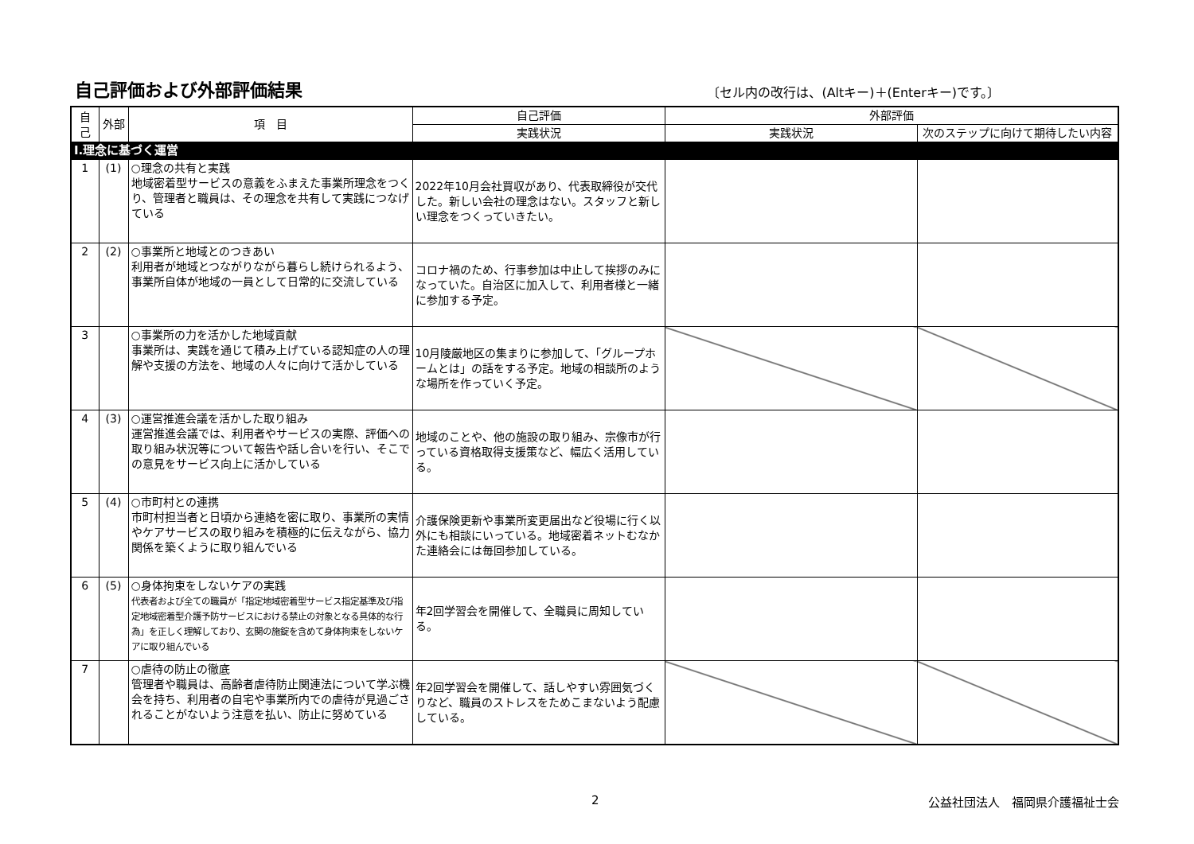自己評価および外部評価結果
〔セル内の改行は、(Altキー)＋(Enterキー)です。〕
| 自己 | 外部 | 項 目 | 自己評価 | 外部評価 | |
| --- | --- | --- | --- | --- | --- |
| | | | 実践状況 | 実践状況 | 次のステップに向けて期待したい内容 |
| Ⅰ.理念に基づく運営 | | | | | |
| 1 | (1) | ○理念の共有と実践 地域密着型サービスの意義をふまえた事業所理念をつくり、管理者と職員は、その理念を共有して実践につなげている | 2022年10月会社買収があり、代表取締役が交代した。新しい会社の理念はない。スタッフと新しい理念をつくっていきたい。 | | |
| 2 | (2) | ○事業所と地域とのつきあい 利用者が地域とつながりながら暮らし続けられるよう、事業所自体が地域の一員として日常的に交流している | コロナ禍のため、行事参加は中止して挨拶のみになっていた。自治区に加入して、利用者様と一緒に参加する予定。 | | |
| 3 | | ○事業所の力を活かした地域貢献 事業所は、実践を通じて積み上げている認知症の人の理解や支援の方法を、地域の人々に向けて活かしている | 10月陵厳地区の集まりに参加して、「グループホームとは」の話をする予定。地域の相談所のような場所を作っていく予定。 | | |
| 4 | (3) | ○運営推進会議を活かした取り組み 運営推進会議では、利用者やサービスの実際、評価への取り組み状況等について報告や話し合いを行い、そこでの意見をサービス向上に活かしている | 地域のことや、他の施設の取り組み、宗像市が行っている資格取得支援策など、幅広く活用している。 | | |
| 5 | (4) | ○市町村との連携 市町村担当者と日頃から連絡を密に取り、事業所の実情やケアサービスの取り組みを積極的に伝えながら、協力関係を築くように取り組んでいる | 介護保険更新や事業所変更届出など役場に行く以外にも相談にいっている。地域密着ネットむなかた連絡会には毎回参加している。 | | |
| 6 | (5) | ○身体拘束をしないケアの実践 代表者および全ての職員が「指定地域密着型サービス指定基準及び指定地域密着型介護予防サービスにおける禁止の対象となる具体的な行為」を正しく理解しており、玄関の施錠を含めて身体拘束をしないケアに取り組んでいる | 年2回学習会を開催して、全職員に周知している。 | | |
| 7 | | ○虐待の防止の徹底 管理者や職員は、高齢者虐待防止関連法について学ぶ機会を持ち、利用者の自宅や事業所内での虐待が見過ごされることがないよう注意を払い、防止に努めている | 年2回学習会を開催して、話しやすい雰囲気づくりなど、職員のストレスをためこまないよう配慮している。 | | |
2 公益社団法人　福岡県介護福祉士会